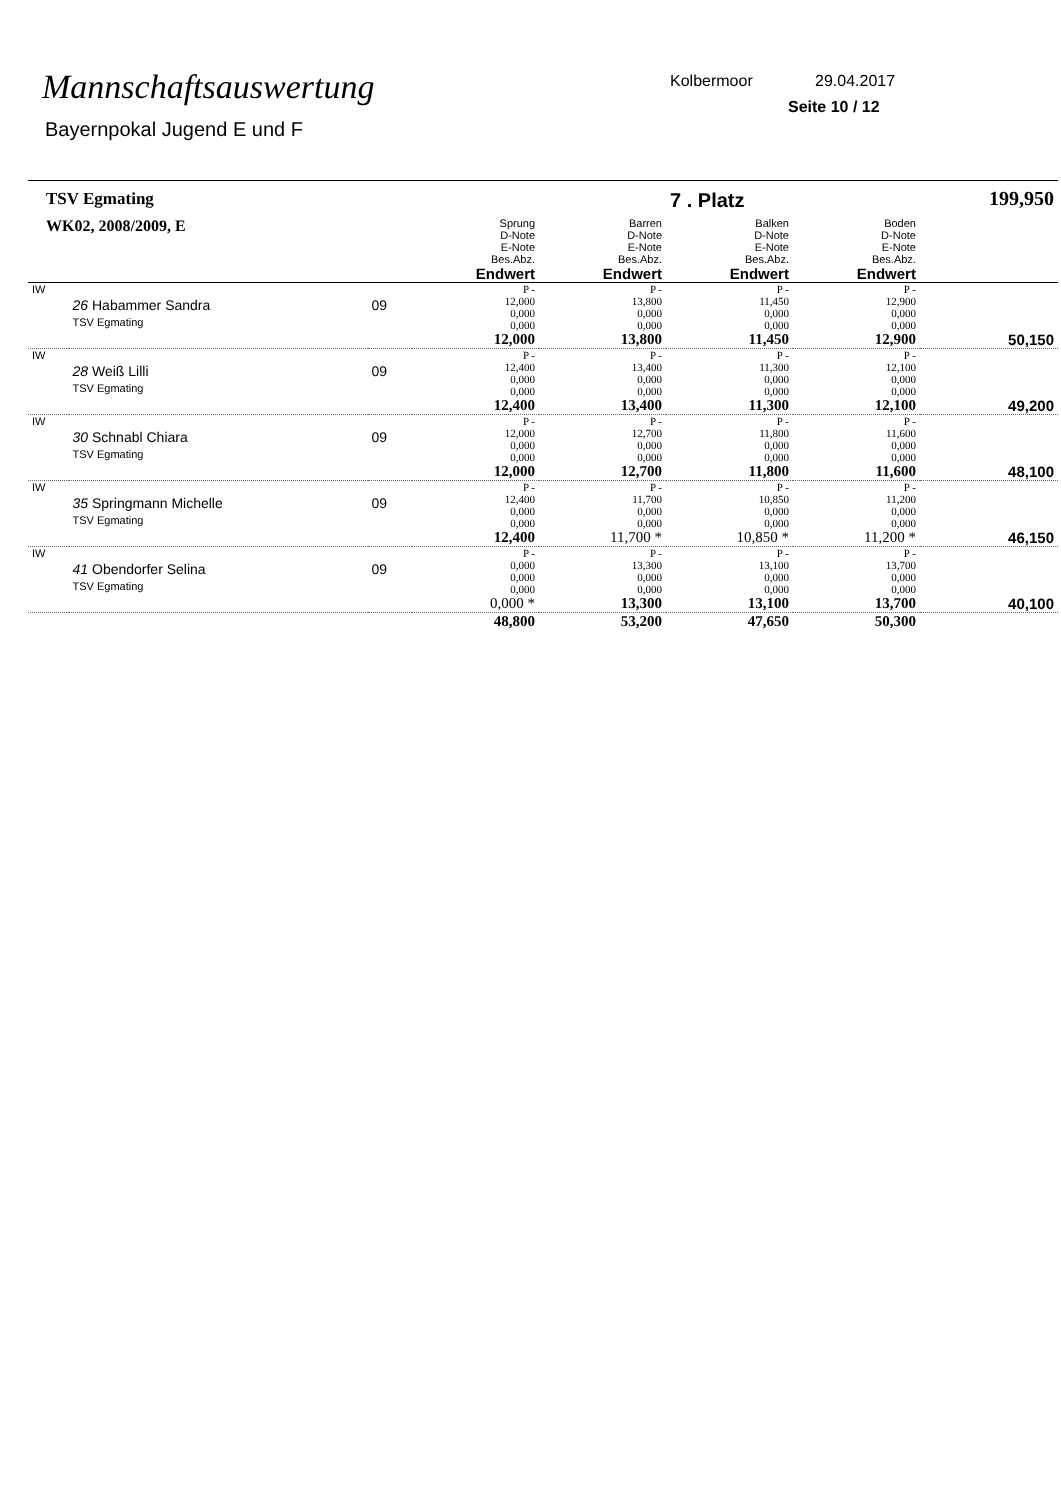Mannschaftsauswertung
Bayernpokal Jugend E und F
Kolbermoor 29.04.2017
Seite 10 / 12
| TSV Egmating | | | | | 7 . Platz | | 199,950 |
| WK02, 2008/2009, E | | | Sprung D-Note E-Note Bes.Abz. Endwert | Barren D-Note E-Note Bes.Abz. Endwert | Balken D-Note E-Note Bes.Abz. Endwert | Boden D-Note E-Note Bes.Abz. Endwert | |
| IW | 26 Habammer Sandra TSV Egmating | 09 | P - 12,000 0,000 0,000 12,000 | P - 13,800 0,000 0,000 13,800 | P - 11,450 0,000 0,000 11,450 | P - 12,900 0,000 0,000 12,900 | 50,150 |
| IW | 28 Weiß Lilli TSV Egmating | 09 | P - 12,400 0,000 0,000 12,400 | P - 13,400 0,000 0,000 13,400 | P - 11,300 0,000 0,000 11,300 | P - 12,100 0,000 0,000 12,100 | 49,200 |
| IW | 30 Schnabl Chiara TSV Egmating | 09 | P - 12,000 0,000 0,000 12,000 | P - 12,700 0,000 0,000 12,700 | P - 11,800 0,000 0,000 11,800 | P - 11,600 0,000 0,000 11,600 | 48,100 |
| IW | 35 Springmann Michelle TSV Egmating | 09 | P - 12,400 0,000 0,000 12,400 | P - 11,700 0,000 0,000 11,700 * | P - 10,850 0,000 0,000 10,850 * | P - 11,200 0,000 0,000 11,200 * | 46,150 |
| IW | 41 Obendorfer Selina TSV Egmating | 09 | P - 0,000 0,000 0,000 0,000 * | P - 13,300 0,000 0,000 13,300 | P - 13,100 0,000 0,000 13,100 | P - 13,700 0,000 0,000 13,700 | 40,100 |
| | | | 48,800 | 53,200 | 47,650 | 50,300 | |